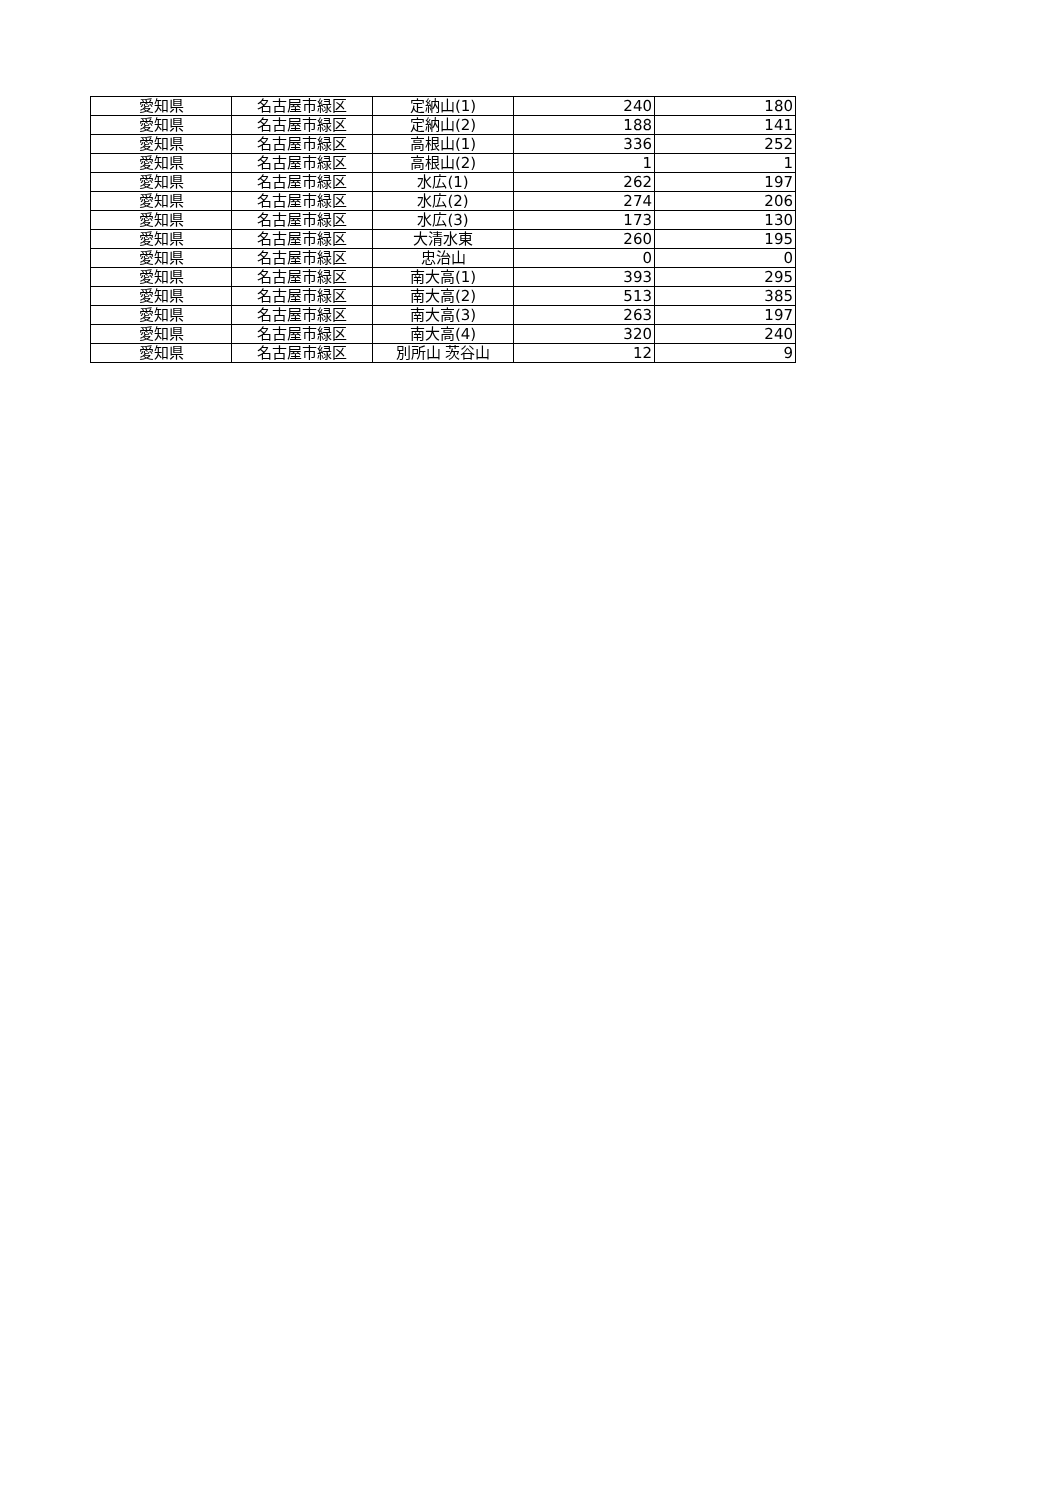| 愛知県 | 名古屋市緑区 | 定納山(1) | 240 | 180 |
| 愛知県 | 名古屋市緑区 | 定納山(2) | 188 | 141 |
| 愛知県 | 名古屋市緑区 | 高根山(1) | 336 | 252 |
| 愛知県 | 名古屋市緑区 | 高根山(2) | 1 | 1 |
| 愛知県 | 名古屋市緑区 | 水広(1) | 262 | 197 |
| 愛知県 | 名古屋市緑区 | 水広(2) | 274 | 206 |
| 愛知県 | 名古屋市緑区 | 水広(3) | 173 | 130 |
| 愛知県 | 名古屋市緑区 | 大清水東 | 260 | 195 |
| 愛知県 | 名古屋市緑区 | 忠治山 | 0 | 0 |
| 愛知県 | 名古屋市緑区 | 南大高(1) | 393 | 295 |
| 愛知県 | 名古屋市緑区 | 南大高(2) | 513 | 385 |
| 愛知県 | 名古屋市緑区 | 南大高(3) | 263 | 197 |
| 愛知県 | 名古屋市緑区 | 南大高(4) | 320 | 240 |
| 愛知県 | 名古屋市緑区 | 別所山 茨谷山 | 12 | 9 |